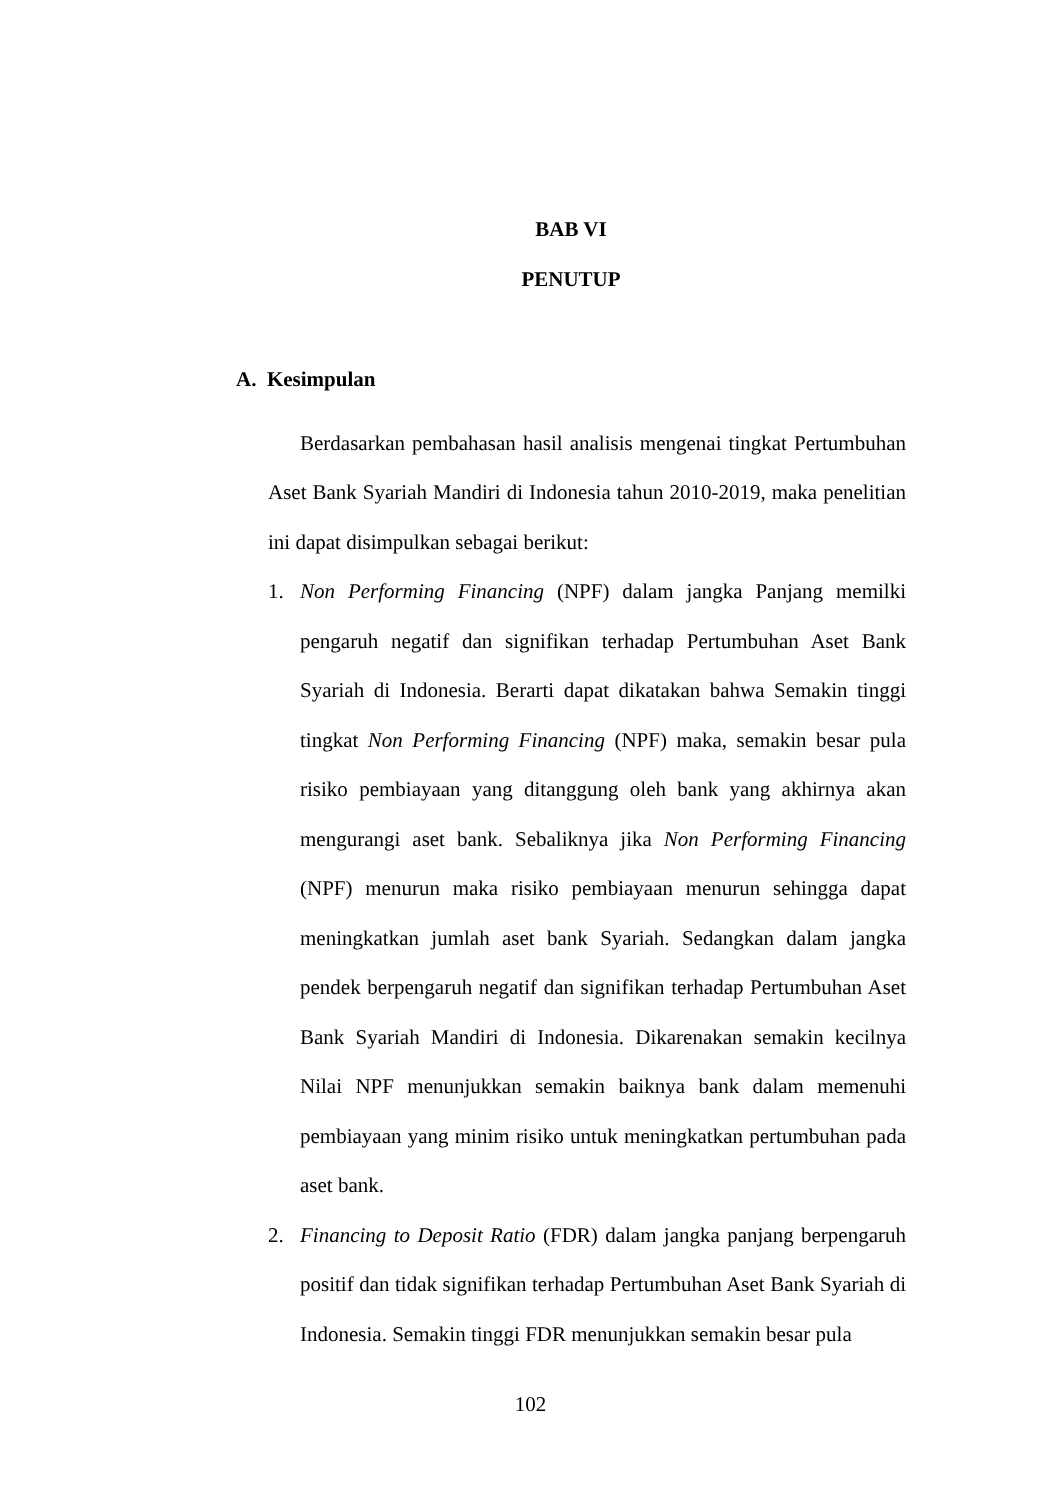BAB VI
PENUTUP
A. Kesimpulan
Berdasarkan pembahasan hasil analisis mengenai tingkat Pertumbuhan Aset Bank Syariah Mandiri di Indonesia tahun 2010-2019, maka penelitian ini dapat disimpulkan sebagai berikut:
1. Non Performing Financing (NPF) dalam jangka Panjang memilki pengaruh negatif dan signifikan terhadap Pertumbuhan Aset Bank Syariah di Indonesia. Berarti dapat dikatakan bahwa Semakin tinggi tingkat Non Performing Financing (NPF) maka, semakin besar pula risiko pembiayaan yang ditanggung oleh bank yang akhirnya akan mengurangi aset bank. Sebaliknya jika Non Performing Financing (NPF) menurun maka risiko pembiayaan menurun sehingga dapat meningkatkan jumlah aset bank Syariah. Sedangkan dalam jangka pendek berpengaruh negatif dan signifikan terhadap Pertumbuhan Aset Bank Syariah Mandiri di Indonesia. Dikarenakan semakin kecilnya Nilai NPF menunjukkan semakin baiknya bank dalam memenuhi pembiayaan yang minim risiko untuk meningkatkan pertumbuhan pada aset bank.
2. Financing to Deposit Ratio (FDR) dalam jangka panjang berpengaruh positif dan tidak signifikan terhadap Pertumbuhan Aset Bank Syariah di Indonesia. Semakin tinggi FDR menunjukkan semakin besar pula
102